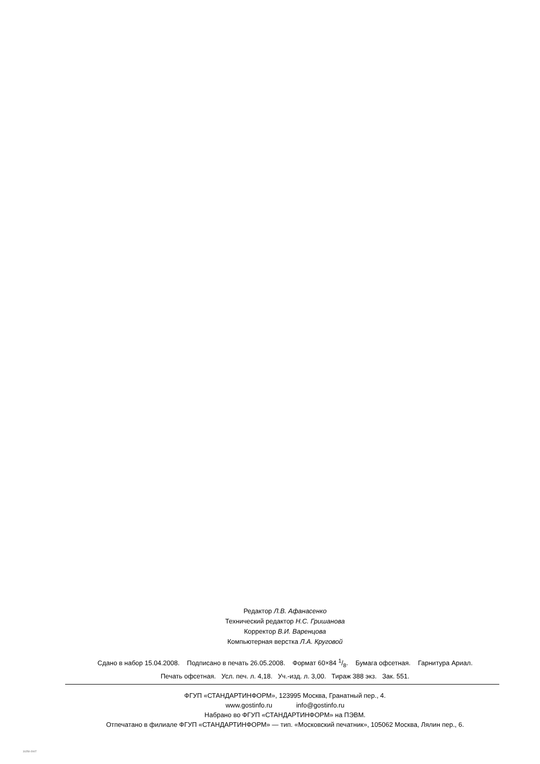Редактор Л.В. Афанасенко
Технический редактор Н.С. Гришанова
Корректор В.И. Варенцова
Компьютерная верстка Л.А. Круговой
Сдано в набор 15.04.2008. Подписано в печать 26.05.2008. Формат 60×84 1/8. Бумага офсетная. Гарнитура Ариал.
Печать офсетная. Усл. печ. л. 4,18. Уч.-изд. л. 3,00. Тираж 388 экз. Зак. 551.
ФГУП «СТАНДАРТИНФОРМ», 123995 Москва, Гранатный пер., 4.
www.gostinfo.ru info@gostinfo.ru
Набрано во ФГУП «СТАНДАРТИНФОРМ» на ПЭВМ.
Отпечатано в филиале ФГУП «СТАНДАРТИНФОРМ» — тип. «Московский печатник», 105062 Москва, Лялин пер., 6.
31250-2007